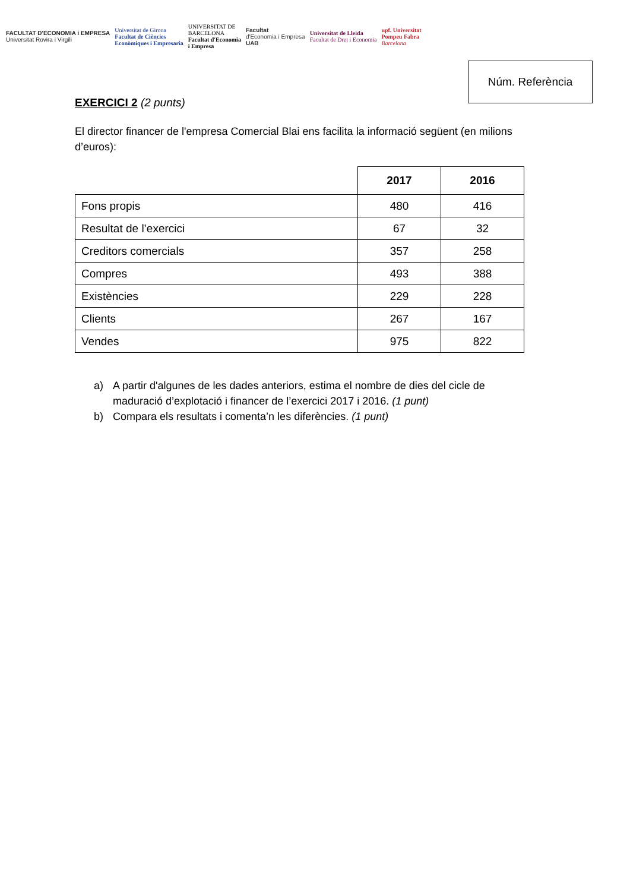FACULTAT D'ECONOMIA i EMPRESA
Universitat Rovira i Virgili
Universitat de Girona
Facultat de Ciències
Econòmiques i Empresaria
UNIVERSITAT DE
BARCELONA
Facultat d'Economia
i Empresa
Facultat
d'Economia i Empresa
UAB
Universitat de Lleida
Facultat de Dret i Economia
upf. Universitat
Pompeu Fabra
Barcelona
Núm. Referència
EXERCICI 2 (2 punts)
El director financer de l'empresa Comercial Blai ens facilita la informació següent (en milions d’euros):
| | 2017 | 2016 |
| Fons propis | 480 | 416 |
| Resultat de l’exercici | 67 | 32 |
| Creditors comercials | 357 | 258 |
| Compres | 493 | 388 |
| Existències | 229 | 228 |
| Clients | 267 | 167 |
| Vendes | 975 | 822 |
a) A partir d'algunes de les dades anteriors, estima el nombre de dies del cicle de maduració d’explotació i financer de l’exercici 2017 i 2016. (1 punt)
b) Compara els resultats i comenta’n les diferències. (1 punt)